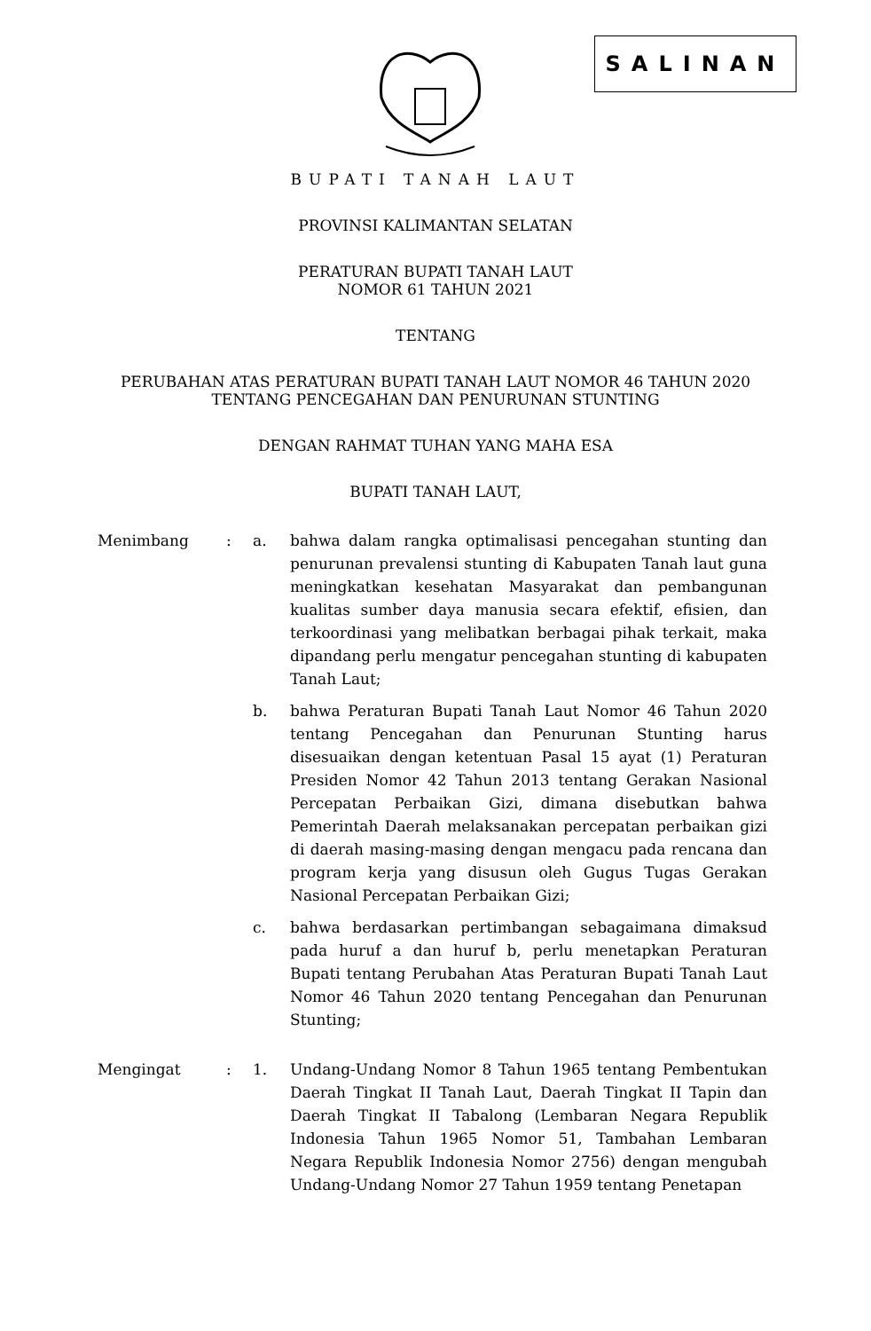SALINAN
BUPATI TANAH LAUT
PROVINSI KALIMANTAN SELATAN
PERATURAN BUPATI TANAH LAUT
NOMOR 61 TAHUN 2021
TENTANG
PERUBAHAN ATAS PERATURAN BUPATI TANAH LAUT NOMOR 46 TAHUN 2020
TENTANG PENCEGAHAN DAN PENURUNAN STUNTING
DENGAN RAHMAT TUHAN YANG MAHA ESA
BUPATI TANAH LAUT,
| Menimbang | : | a. | bahwa dalam rangka optimalisasi pencegahan stunting dan penurunan prevalensi stunting di Kabupaten Tanah laut guna meningkatkan kesehatan Masyarakat dan pembangunan kualitas sumber daya manusia secara efektif, efisien, dan terkoordinasi yang melibatkan berbagai pihak terkait, maka dipandang perlu mengatur pencegahan stunting di kabupaten Tanah Laut; |
| | | b. | bahwa Peraturan Bupati Tanah Laut Nomor 46 Tahun 2020 tentang Pencegahan dan Penurunan Stunting harus disesuaikan dengan ketentuan Pasal 15 ayat (1) Peraturan Presiden Nomor 42 Tahun 2013 tentang Gerakan Nasional Percepatan Perbaikan Gizi, dimana disebutkan bahwa Pemerintah Daerah melaksanakan percepatan perbaikan gizi di daerah masing-masing dengan mengacu pada rencana dan program kerja yang disusun oleh Gugus Tugas Gerakan Nasional Percepatan Perbaikan Gizi; |
| | | c. | bahwa berdasarkan pertimbangan sebagaimana dimaksud pada huruf a dan huruf b, perlu menetapkan Peraturan Bupati tentang Perubahan Atas Peraturan Bupati Tanah Laut Nomor 46 Tahun 2020 tentang Pencegahan dan Penurunan Stunting; |
| Mengingat | : | 1. | Undang-Undang Nomor 8 Tahun 1965 tentang Pembentukan Daerah Tingkat II Tanah Laut, Daerah Tingkat II Tapin dan Daerah Tingkat II Tabalong (Lembaran Negara Republik Indonesia Tahun 1965 Nomor 51, Tambahan Lembaran Negara Republik Indonesia Nomor 2756) dengan mengubah Undang-Undang Nomor 27 Tahun 1959 tentang Penetapan |